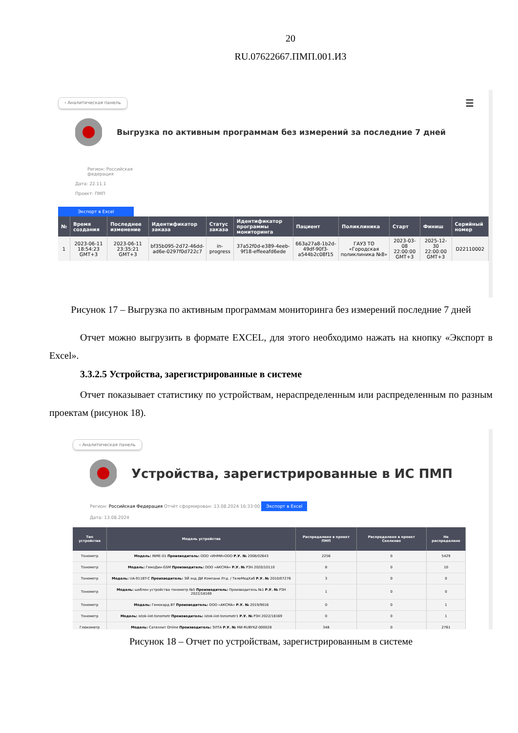20
RU.07622667.ПМП.001.И3
‹ Аналитическая панель ☰
Выгрузка по активным программам без измерений за последние 7 дней
Регион: Российская
федерация
Дата: 22.11.1
Проект: ПМП
Экспорт в Excel
| № | Время создания | Последнее изменение | Идентификатор заказа | Статус заказа | Идентификатор программы мониторинга | Пациент | Поликлиника | Старт | Финиш | Серийный номер |
| --- | --- | --- | --- | --- | --- | --- | --- | --- | --- | --- |
| 1 | 2023-06-11 18:54:23 GMT+3 | 2023-06-11 23:35:21 GMT+3 | bf35b095-2d72-46dd-ad6e-0297f0d722c7 | in-progress | 37a52f0d-e389-4eeb-9f18-effeeafd6ede | 663a27a8-1b2d-49df-90f3-a544b2c08f15 | ГАУЗ ТО «Городская поликлиника №8» | 2023-03-08 22:00:00 GMT+3 | 2025-12-30 22:00:00 GMT+3 | D22110002 |
Рисунок 17 – Выгрузка по активным программам мониторинга без измерений последние 7 дней
Отчет можно выгрузить в формате EXCEL, для этого необходимо нажать на кнопку «Экспорт в Excel».
3.3.2.5 Устройства, зарегистрированные в системе
Отчет показывает статистику по устройствам, нераспределенным или распределенным по разным проектам (рисунок 18).
‹ Аналитическая панель
Устройства, зарегистрированные в ИС ПМП
Регион: Российская Федерация Отчёт сформирован: 13.08.2024 16:33:00 Экспорт в Excel
Дата: 13.08.2024
| Тип устройства | Модель устройства | Распределено в проект ПМП | Распределено в проект Сколково | Не распределено |
| --- | --- | --- | --- | --- |
| Тонометр | Модель: INME-01 Производитель: ООО «ИНМИ»ООО Р.У. № 2008/02643 | 2256 | 0 | 5429 |
| Тонометр | Модель: ГемоДин-GSM Производитель: ООО «АКСМА» Р.У. № РЗН 2020/10110 | 8 | 0 | 10 |
| Тонометр | Модель: UA-911BT-C Производитель: ЭЙ энд ДИ Компани Лтд. / ТелеМедХаб Р.У. № 2010/07276 | 3 | 0 | 0 |
| Тонометр | Модель: шаблон устройства тонометр №5 Производитель: Производитель №1 Р.У. № РЗН 2022/18169 | 1 | 0 | 0 |
| Тонометр | Модель: Гемокард BT Производитель: ООО «АКСМА» Р.У. № 2019/9016 | 0 | 0 | 1 |
| Тонометр | Модель: istok-iiot-tonometr Производитель: istok-iiot-tonometr1 Р.У. № РЗН 2022/18169 | 0 | 0 | 1 |
| Глюкометр | Модель: Сателлит Online Производитель: ЭЛТА Р.У. № МИ-RUBYKZ-000028 | 348 | 0 | 2761 |
Рисунок 18 – Отчет по устройствам, зарегистрированным в системе